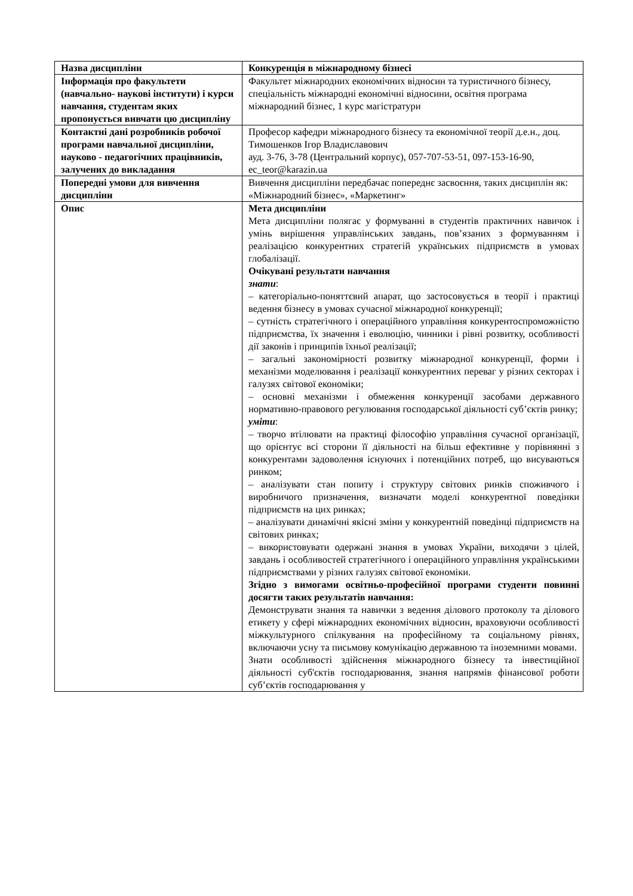| Назва дисципліни | Конкуренція в міжнародному бізнесі |
| Інформація про факультети (навчально- наукові інститути) і курси навчання, студентам яких пропонується вивчати цю дисципліну | Факультет міжнародних економічних відносин та туристичного бізнесу, спеціальність міжнародні економічні відносини, освітня програма міжнародний бізнес, 1 курс магістратури |
| Контактні дані розробників робочої програми навчальної дисципліни, науково - педагогічних працівників, залучених до викладання | Професор кафедри міжнародного бізнесу та економічної теорії д.е.н., доц. Тимошенков Ігор Владиславович ауд. 3-76, 3-78 (Центральний корпус), 057-707-53-51, 097-153-16-90, ec_teor@karazin.ua |
| Попередні умови для вивчення дисципліни | Вивчення дисципліни передбачає попереднє засвоєння, таких дисциплін як: «Міжнародний бізнес», «Маркетинг» |
| Опис | Мета дисципліни Мета дисципліни полягає у формуванні в студентів практичних навичок і умінь вирішення управлінських завдань, пов’язаних з формуванням і реалізацією конкурентних стратегій українських підприємств в умовах глобалізації. Очікувані результати навчання знати : – категоріально-поняттєвий апарат, що застосовується в теорії і практиці ведення бізнесу в умовах сучасної міжнародної конкуренції; – сутність стратегічного і операційного управління конкурентоспроможністю підприємства, їх значення і еволюцію, чинники і рівні розвитку, особливості дії законів і принципів їхньої реалізації; – загальні закономірності розвитку міжнародної конкуренції, форми і механізми моделювання і реалізації конкурентних переваг у різних секторах і галузях світової економіки; – основні механізми і обмеження конкуренції засобами державного нормативно-правового регулювання господарської діяльності суб’єктів ринку; уміти : – творчо втілювати на практиці філософію управління сучасної організації, що орієнтує всі сторони її діяльності на більш ефективне у порівнянні з конкурентами задоволення існуючих і потенційних потреб, що висуваються ринком; – аналізувати стан попиту і структуру світових ринків споживчого і виробничого призначення, визначати моделі конкурентної поведінки підприємств на цих ринках; – аналізувати динамічні якісні зміни у конкурентній поведінці підприємств на світових ринках; – використовувати одержані знання в умовах України, виходячи з цілей, завдань і особливостей стратегічного і операційного управління українськими підприємствами у різних галузях світової економіки. Згідно з вимогами освітньо-професійної програми студенти повинні досягти таких результатів навчання: Демонструвати знання та навички з ведення ділового протоколу та ділового етикету у сфері міжнародних економічних відносин, враховуючи особливості міжкультурного спілкування на професійному та соціальному рівнях, включаючи усну та письмову комунікацію державною та іноземними мовами. Знати особливості здійснення міжнародного бізнесу та інвестиційної діяльності суб'єктів господарювання, знання напрямів фінансової роботи суб’єктів господарювання у |